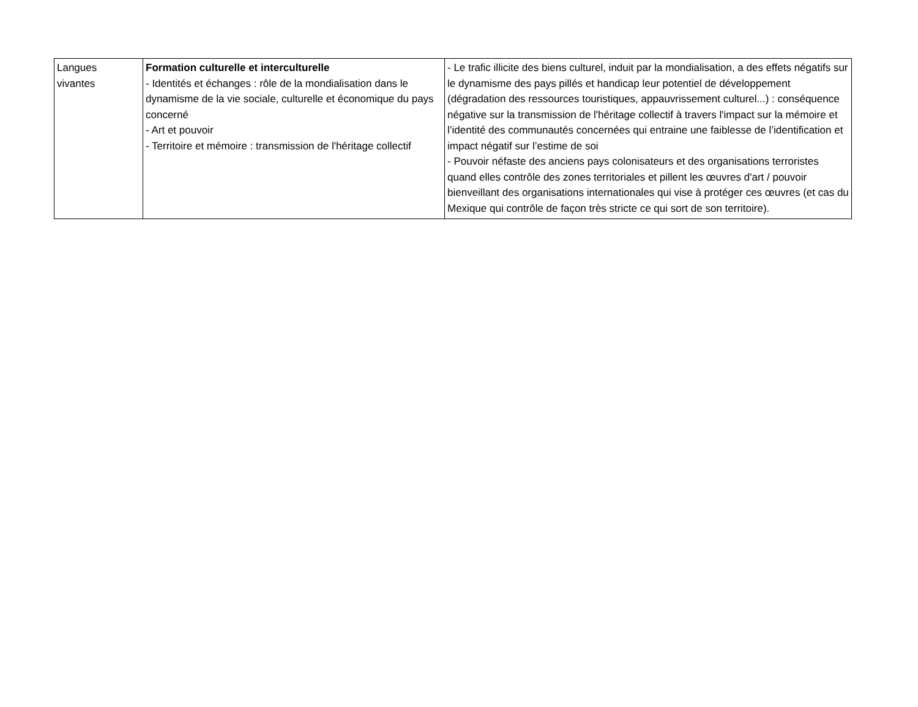| Langues vivantes | Formation culturelle et interculturelle - Identités et échanges : rôle de la mondialisation dans le dynamisme de la vie sociale, culturelle et économique du pays concerné - Art et pouvoir - Territoire et mémoire : transmission de l'héritage collectif | - Le trafic illicite des biens culturel, induit par la mondialisation, a des effets négatifs sur le dynamisme des pays pillés et handicap leur potentiel de développement (dégradation des ressources touristiques, appauvrissement culturel...) : conséquence négative sur la transmission de l'héritage collectif à travers l'impact sur la mémoire et l’identité des communautés concernées qui entraine une faiblesse de l’identification et impact négatif sur l’estime de soi - Pouvoir néfaste des anciens pays colonisateurs et des organisations terroristes quand elles contrôle des zones territoriales et pillent les œuvres d'art / pouvoir bienveillant des organisations internationales qui vise à protéger ces œuvres (et cas du Mexique qui contrôle de façon très stricte ce qui sort de son territoire). |